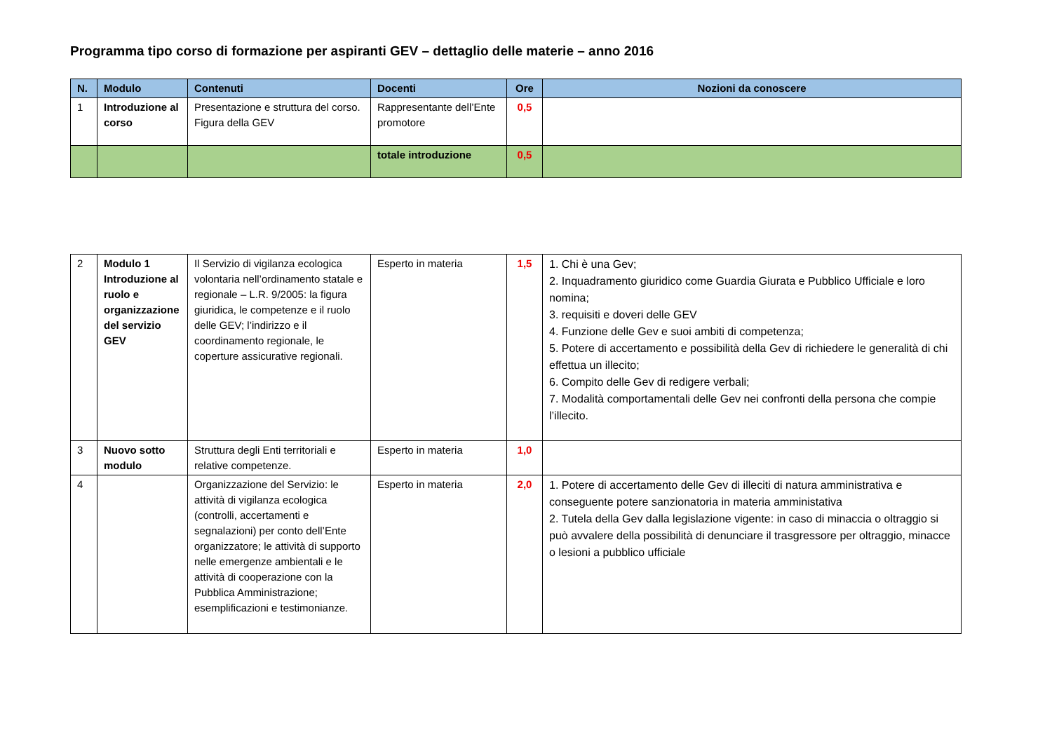Programma tipo corso di formazione per aspiranti GEV – dettaglio delle materie – anno 2016
| N. | Modulo | Contenuti | Docenti | Ore | Nozioni da conoscere |
| --- | --- | --- | --- | --- | --- |
| 1 | Introduzione al corso | Presentazione e struttura del corso. Figura della GEV | Rappresentante dell’Ente promotore | 0,5 | |
| | | | totale introduzione | 0,5 | |
| 2 | Modulo 1 Introduzione al ruolo e organizzazione del servizio GEV | Il Servizio di vigilanza ecologica volontaria nell’ordinamento statale e regionale – L.R. 9/2005: la figura giuridica, le competenze e il ruolo delle GEV; l’indirizzo e il coordinamento regionale, le coperture assicurative regionali. | Esperto in materia | 1,5 | 1. Chi è una Gev; 2. Inquadramento giuridico come Guardia Giurata e Pubblico Ufficiale e loro nomina; 3. requisiti e doveri delle GEV 4. Funzione delle Gev e suoi ambiti di competenza; 5. Potere di accertamento e possibilità della Gev di richiedere le generalità di chi effettua un illecito; 6. Compito delle Gev di redigere verbali; 7. Modalità comportamentali delle Gev nei confronti della persona che compie l’illecito. |
| 3 | Nuovo sotto modulo | Struttura degli Enti territoriali e relative competenze. | Esperto in materia | 1,0 | |
| 4 | | Organizzazione del Servizio: le attività di vigilanza ecologica (controlli, accertamenti e segnalazioni) per conto dell’Ente organizzatore; le attività di supporto nelle emergenze ambientali e le attività di cooperazione con la Pubblica Amministrazione; esemplificazioni e testimonianze. | Esperto in materia | 2,0 | 1. Potere di accertamento delle Gev di illeciti di natura amministrativa e conseguente potere sanzionatoria in materia amministativa 2. Tutela della Gev dalla legislazione vigente: in caso di minaccia o oltraggio si può avvalere della possibilità di denunciare il trasgressore per oltraggio, minacce o lesioni a pubblico ufficiale |